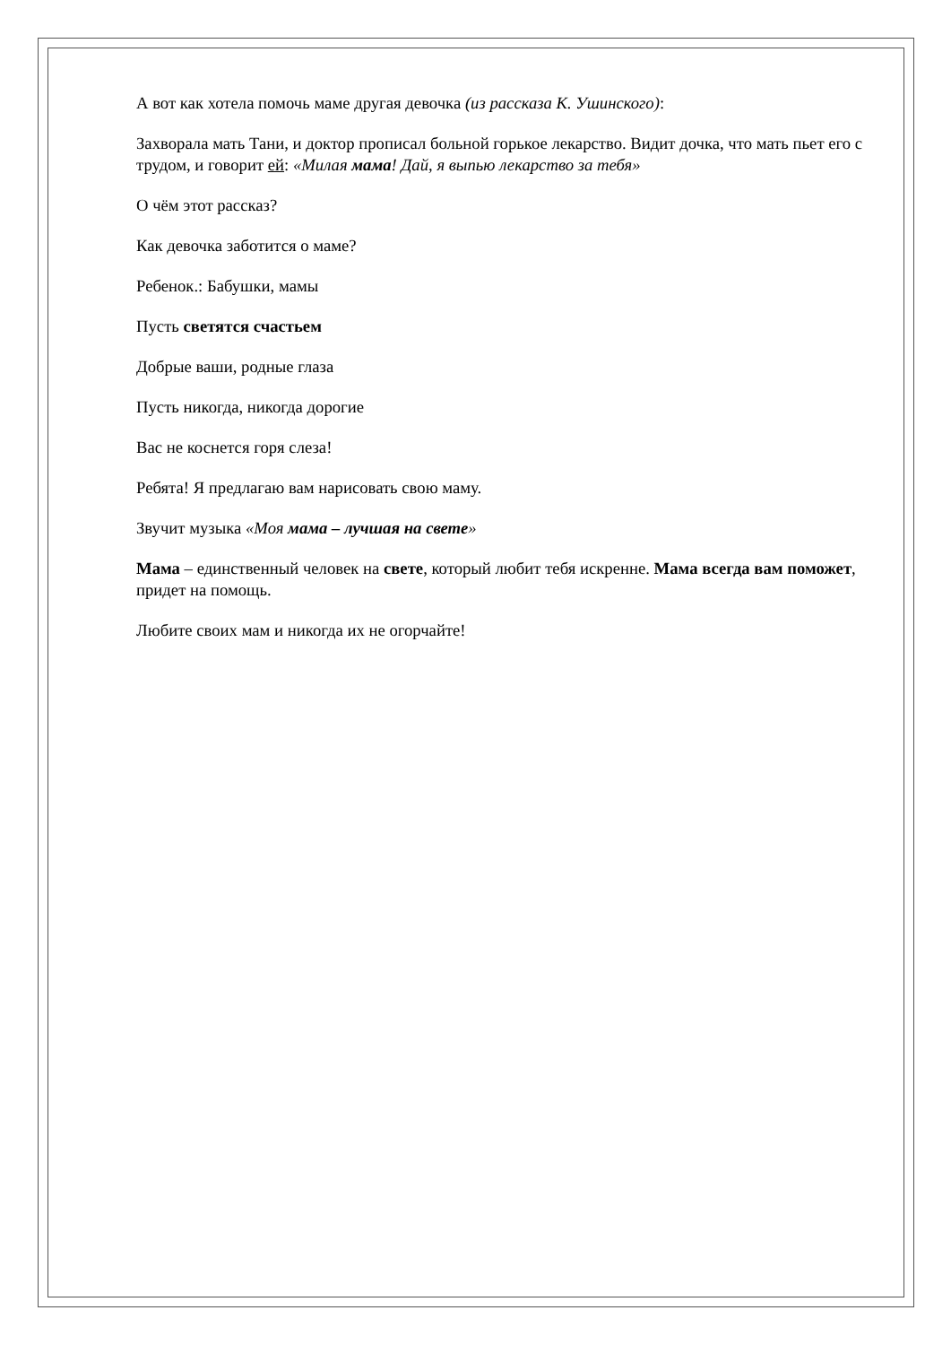А вот как хотела помочь маме другая девочка (из рассказа К. Ушинского):
Захворала мать Тани, и доктор прописал больной горькое лекарство. Видит дочка, что мать пьет его с трудом, и говорит ей: «Милая мама! Дай, я выпью лекарство за тебя»
О чём этот рассказ?
Как девочка заботится о маме?
Ребенок.: Бабушки, мамы
Пусть светятся счастьем
Добрые ваши, родные глаза
Пусть никогда, никогда дорогие
Вас не коснется горя слеза!
Ребята! Я предлагаю вам нарисовать свою маму.
Звучит музыка «Моя мама – лучшая на свете»
Мама – единственный человек на свете, который любит тебя искренне. Мама всегда вам поможет, придет на помощь.
Любите своих мам и никогда их не огорчайте!